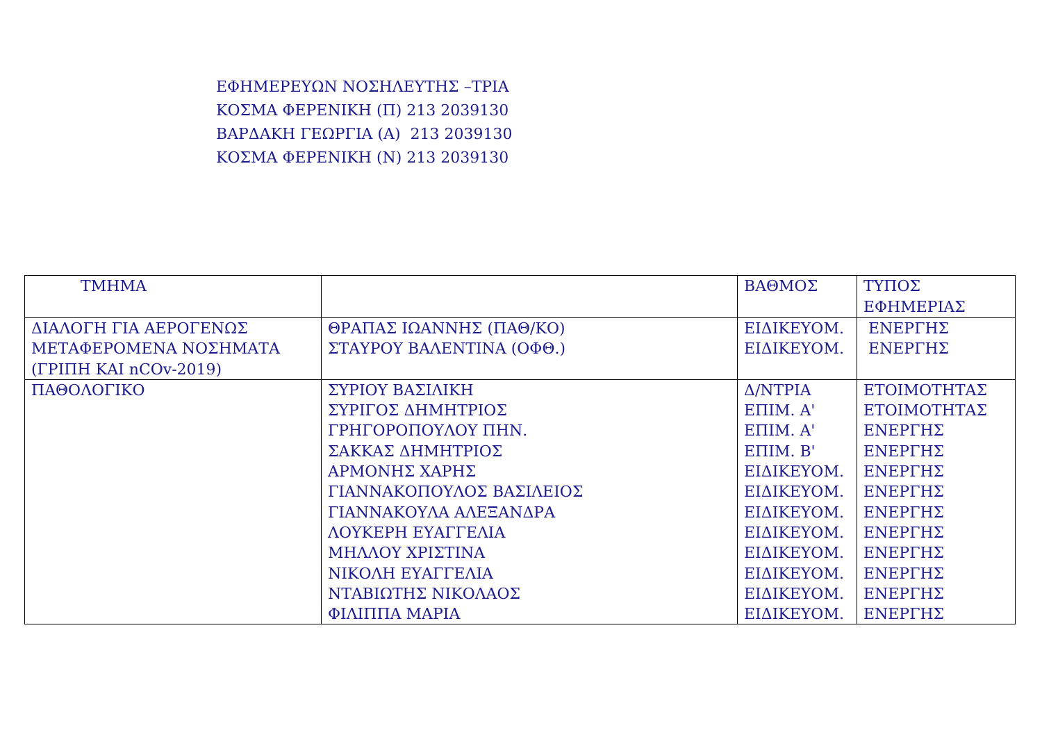ΕΦΗΜΕΡΕΥΩΝ ΝΟΣΗΛΕΥΤΗΣ –ΤΡΙΑ
ΚΟΣΜΑ ΦΕΡΕΝΙΚΗ (Π) 213 2039130
ΒΑΡΔΑΚΗ ΓΕΩΡΓΙΑ (Α) 213 2039130
ΚΟΣΜΑ ΦΕΡΕΝΙΚΗ (Ν) 213 2039130
| ΤΜΗΜΑ | | ΒΑΘΜΟΣ | ΤΥΠΟΣ ΕΦΗΜΕΡΙΑΣ |
| --- | --- | --- | --- |
| ΔΙΑΛΟΓΗ ΓΙΑ ΑΕΡΟΓΕΝΩΣ ΜΕΤΑΦΕΡΟΜΕΝΑ ΝΟΣΗΜΑΤΑ (ΓΡΙΠΗ ΚΑΙ nCOv-2019) | ΘΡΑΠΑΣ ΙΩΑΝΝΗΣ (ΠΑΘ/ΚΟ) ΣΤΑΥΡΟΥ ΒΑΛΕΝΤΙΝΑ (ΟΦΘ.) | ΕΙΔΙΚΕΥΟΜ. ΕΙΔΙΚΕΥΟΜ. | ΕΝΕΡΓΗΣ ΕΝΕΡΓΗΣ |
| ΠΑΘΟΛΟΓΙΚΟ | ΣΥΡΙΟΥ ΒΑΣΙΛΙΚΗ ΣΥΡΙΓΟΣ ΔΗΜΗΤΡΙΟΣ ΓΡΗΓΟΡΟΠΟΥΛΟΥ ΠΗΝ. ΣΑΚΚΑΣ ΔΗΜΗΤΡΙΟΣ ΑΡΜΟΝΗΣ ΧΑΡΗΣ ΓΙΑΝΝΑΚΟΠΟΥΛΟΣ ΒΑΣΙΛΕΙΟΣ ΓΙΑΝΝΑΚΟΥΛΑ ΑΛΕΞΑΝΔΡΑ ΛΟΥΚΕΡΗ ΕΥΑΓΓΕΛΙΑ ΜΗΛΛΟΥ ΧΡΙΣΤΙΝΑ ΝΙΚΟΛΗ ΕΥΑΓΓΕΛΙΑ ΝΤΑΒΙΩΤΗΣ ΝΙΚΟΛΑΟΣ ΦΙΛΙΠΠΑ ΜΑΡΙΑ | Δ/ΝΤΡΙΑ ΕΠΙΜ. Α' ΕΠΙΜ. Α' ΕΠΙΜ. Β' ΕΙΔΙΚΕΥΟΜ. ΕΙΔΙΚΕΥΟΜ. ΕΙΔΙΚΕΥΟΜ. ΕΙΔΙΚΕΥΟΜ. ΕΙΔΙΚΕΥΟΜ. ΕΙΔΙΚΕΥΟΜ. ΕΙΔΙΚΕΥΟΜ. ΕΙΔΙΚΕΥΟΜ. | ΕΤΟΙΜΟΤΗΤΑΣ ΕΤΟΙΜΟΤΗΤΑΣ ΕΝΕΡΓΗΣ ΕΝΕΡΓΗΣ ΕΝΕΡΓΗΣ ΕΝΕΡΓΗΣ ΕΝΕΡΓΗΣ ΕΝΕΡΓΗΣ ΕΝΕΡΓΗΣ ΕΝΕΡΓΗΣ ΕΝΕΡΓΗΣ ΕΝΕΡΓΗΣ |